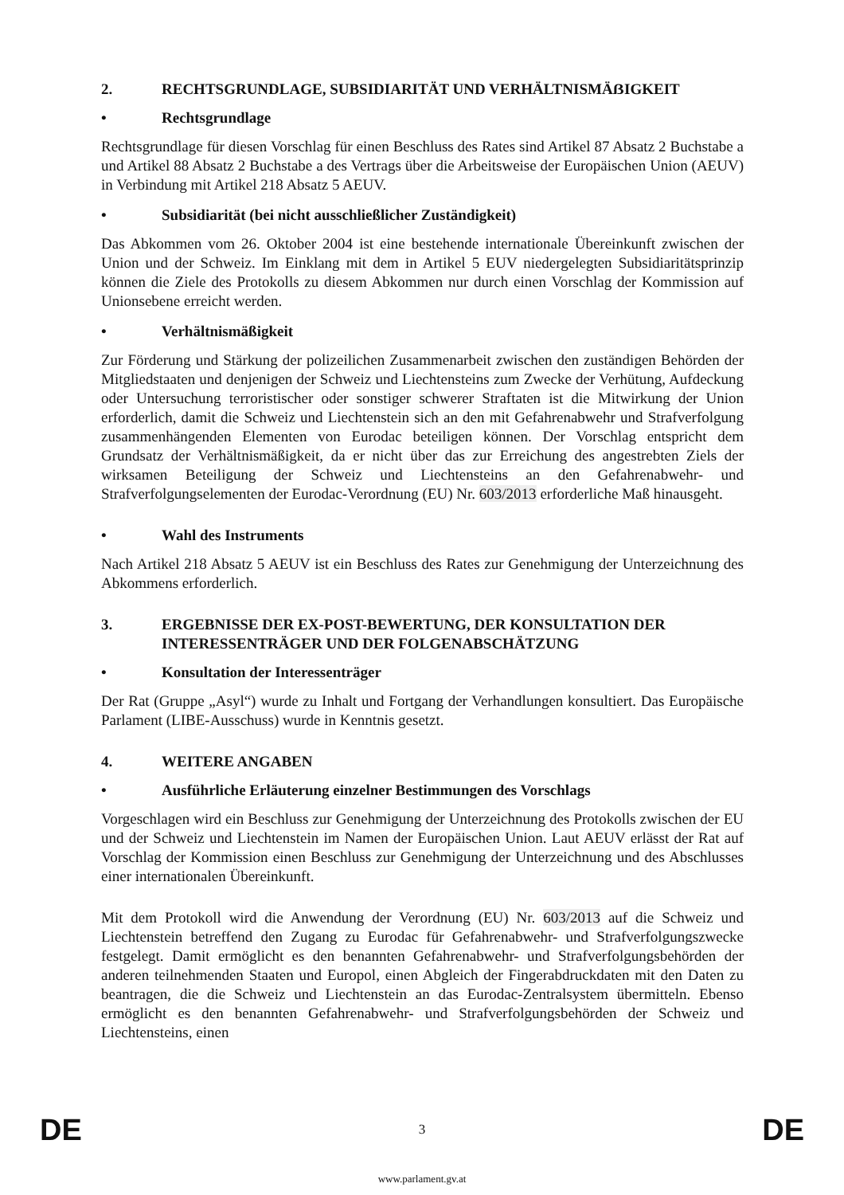2. RECHTSGRUNDLAGE, SUBSIDIARITÄT UND VERHÄLTNISMÄẞIGKEIT
• Rechtsgrundlage
Rechtsgrundlage für diesen Vorschlag für einen Beschluss des Rates sind Artikel 87 Absatz 2 Buchstabe a und Artikel 88 Absatz 2 Buchstabe a des Vertrags über die Arbeitsweise der Europäischen Union (AEUV) in Verbindung mit Artikel 218 Absatz 5 AEUV.
• Subsidiarität (bei nicht ausschließlicher Zuständigkeit)
Das Abkommen vom 26. Oktober 2004 ist eine bestehende internationale Übereinkunft zwischen der Union und der Schweiz. Im Einklang mit dem in Artikel 5 EUV niedergelegten Subsidiaritätsprinzip können die Ziele des Protokolls zu diesem Abkommen nur durch einen Vorschlag der Kommission auf Unionsebene erreicht werden.
• Verhältnismäßigkeit
Zur Förderung und Stärkung der polizeilichen Zusammenarbeit zwischen den zuständigen Behörden der Mitgliedstaaten und denjenigen der Schweiz und Liechtensteins zum Zwecke der Verhütung, Aufdeckung oder Untersuchung terroristischer oder sonstiger schwerer Straftaten ist die Mitwirkung der Union erforderlich, damit die Schweiz und Liechtenstein sich an den mit Gefahrenabwehr und Strafverfolgung zusammenhängenden Elementen von Eurodac beteiligen können. Der Vorschlag entspricht dem Grundsatz der Verhältnismäßigkeit, da er nicht über das zur Erreichung des angestrebten Ziels der wirksamen Beteiligung der Schweiz und Liechtensteins an den Gefahrenabwehr- und Strafverfolgungselementen der Eurodac-Verordnung (EU) Nr. 603/2013 erforderliche Maß hinausgeht.
• Wahl des Instruments
Nach Artikel 218 Absatz 5 AEUV ist ein Beschluss des Rates zur Genehmigung der Unterzeichnung des Abkommens erforderlich.
3. ERGEBNISSE DER EX-POST-BEWERTUNG, DER KONSULTATION DER INTERESSENTRÄGER UND DER FOLGENABSCHÄTZUNG
• Konsultation der Interessenträger
Der Rat (Gruppe „Asyl“) wurde zu Inhalt und Fortgang der Verhandlungen konsultiert. Das Europäische Parlament (LIBE-Ausschuss) wurde in Kenntnis gesetzt.
4. WEITERE ANGABEN
• Ausführliche Erläuterung einzelner Bestimmungen des Vorschlags
Vorgeschlagen wird ein Beschluss zur Genehmigung der Unterzeichnung des Protokolls zwischen der EU und der Schweiz und Liechtenstein im Namen der Europäischen Union. Laut AEUV erlässt der Rat auf Vorschlag der Kommission einen Beschluss zur Genehmigung der Unterzeichnung und des Abschlusses einer internationalen Übereinkunft.
Mit dem Protokoll wird die Anwendung der Verordnung (EU) Nr. 603/2013 auf die Schweiz und Liechtenstein betreffend den Zugang zu Eurodac für Gefahrenabwehr- und Strafverfolgungszwecke festgelegt. Damit ermöglicht es den benannten Gefahrenabwehr- und Strafverfolgungsbehörden der anderen teilnehmenden Staaten und Europol, einen Abgleich der Fingerabdruckdaten mit den Daten zu beantragen, die die Schweiz und Liechtenstein an das Eurodac-Zentralsystem übermitteln. Ebenso ermöglicht es den benannten Gefahrenabwehr- und Strafverfolgungsbehörden der Schweiz und Liechtensteins, einen
DE 3 DE
www.parlament.gv.at